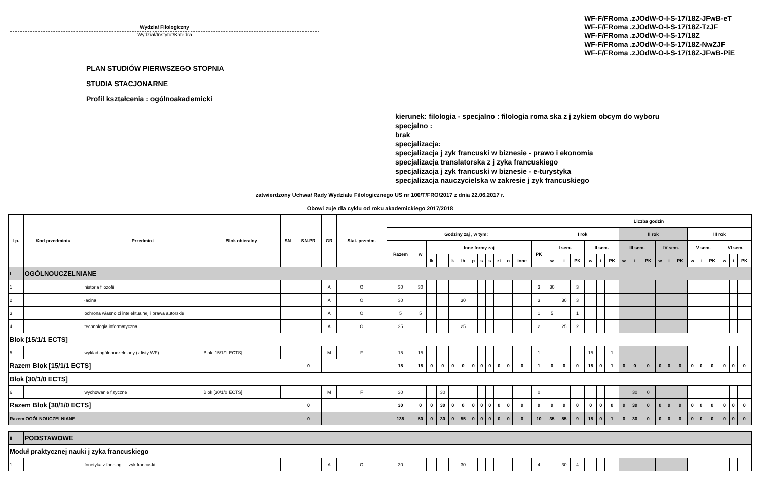Wydział Filologiczny
Wydział/Instytut/Katedra
WF-F/FRoma .zJOdW-O-I-S-17/18Z-JFwB-eT
WF-F/FRoma .zJOdW-O-I-S-17/18Z-TzJF
WF-F/FRoma .zJOdW-O-I-S-17/18Z
WF-F/FRoma .zJOdW-O-I-S-17/18Z-NwZJF
WF-F/FRoma .zJOdW-O-I-S-17/18Z-JFwB-PiE
PLAN STUDIÓW PIERWSZEGO STOPNIA
STUDIA STACJONARNE
Profil kształcenia : ogólnoakademicki
kierunek: filologia - specjalno : filologia roma ska z j zykiem obcym do wyboru
specjalno :
brak
specjalizacja:
specjalizacja j zyk francuski w biznesie - prawo i ekonomia
specjalizacja translatorska z j zyka francuskiego
specjalizacja j zyk francuski w biznesie - e-turystyka
specjalizacja nauczycielska w zakresie j zyk francuskiego
zatwierdzony Uchwał Rady Wydziału Filologicznego US nr 100/T/FRO/2017 z dnia 22.06.2017 r.
Obowi zuje dla cyklu od roku akademickiego 2017/2018
| Lp. | Kod przedmiotu | Przedmiot | Blok obieralny | SN | SN-PR | GR | Stat. przedm. | | | | | | | | | | | | | | Liczba godzin | | | | | | | | | | | | | | | | | |
| --- | --- | --- | --- | --- | --- | --- | --- | --- | --- | --- | --- | --- | --- | --- | --- | --- | --- | --- | --- | --- | --- | --- | --- | --- | --- | --- | --- | --- | --- | --- | --- | --- | --- | --- | --- | --- | --- | --- |
| | | | | | | | | Godziny zaj , w tym: | | | | | | | | | | | | | I rok | | | | | | II rok | | | | | | III rok | | | | | |
| | | | | | | | | Razem | w | Inne formy zaj | | | | | | | | | | PK | I sem. | | | II sem. | | | III sem. | | | IV sem. | | | V sem. | | | VI sem. | | |
| | | | | | | | | | | lk | | k | lb | p | s | s | zt | o | inne | | w | i | PK | w | i | PK | w | i | PK | w | i | PK | w | i | PK | w | i | PK |
| I | OGÓLNOUCZELNIANE | | | | | | | | | | | | | | | | | | | | | | | | | | | | | | | | | | | | | |
| 1 | | historia filozofii | | | | A | O | 30 | 30 | | | | | | | | | | | 3 | 30 | | 3 | | | | | | | | | | | | | | | |
| 2 | | łacina | | | | A | O | 30 | | | | | 30 | | | | | | | 3 | | 30 | 3 | | | | | | | | | | | | | | | |
| 3 | | ochrona własno ci intelektualnej i prawa autorskie | | | | A | O | 5 | 5 | | | | | | | | | | | 1 | 5 | | 1 | | | | | | | | | | | | | | | |
| 4 | | technologia informatyczna | | | | A | O | 25 | | | | | 25 | | | | | | | 2 | | 25 | 2 | | | | | | | | | | | | | | | |
| Blok [15/1/1 ECTS] | | | | | | | | | | | | | | | | | | | | | | | | | | | | | | | | | | | | | | |
| 5 | | wykład ogólnouczelniany (z listy WF) | Blok [15/1/1 ECTS] | | | M | F | 15 | 15 | | | | | | | | | | | 1 | | | | 15 | | 1 | | | | | | | | | | | | |
| Razem Blok [15/1/1 ECTS] | | | | | 0 | | | 15 | 15 | 0 | 0 | 0 | 0 | 0 | 0 | 0 | 0 | 0 | 0 | 1 | 0 | 0 | 0 | 15 | 0 | 1 | 0 | 0 | 0 | 0 | 0 | 0 | 0 | 0 | 0 | 0 | 0 | 0 |
| Blok [30/1/0 ECTS] | | | | | | | | | | | | | | | | | | | | | | | | | | | | | | | | | | | | | | |
| 6 | | wychowanie fizyczne | Blok [30/1/0 ECTS] | | | M | F | 30 | | | 30 | | | | | | | | | 0 | | | | | | | | 30 | 0 | | | | | | | | | |
| Razem Blok [30/1/0 ECTS] | | | | | 0 | | | 30 | 0 | 0 | 30 | 0 | 0 | 0 | 0 | 0 | 0 | 0 | 0 | 0 | 0 | 0 | 0 | 0 | 0 | 0 | 0 | 30 | 0 | 0 | 0 | 0 | 0 | 0 | 0 | 0 | 0 | 0 |
| Razem OGÓLNOUCZELNIANE | | | | | 0 | | | 135 | 50 | 0 | 30 | 0 | 55 | 0 | 0 | 0 | 0 | 0 | 0 | 10 | 35 | 55 | 9 | 15 | 0 | 1 | 0 | 30 | 0 | 0 | 0 | 0 | 0 | 0 | 0 | 0 | 0 | 0 |
| II | PODSTAWOWE | | | | | | | | | | | | | | | | | | | | | | | | | | | | | | | | | | | | | |
| Moduł praktycznej nauki j zyka francuskiego | | | | | | | | | | | | | | | | | | | | | | | | | | | | | | | | | | | | | | |
| 1 | | fonetyka z fonologi - j zyk francuski | | | | A | O | 30 | | | | | 30 | | | | | | | 4 | | 30 | 4 | | | | | | | | | | | | | | | |